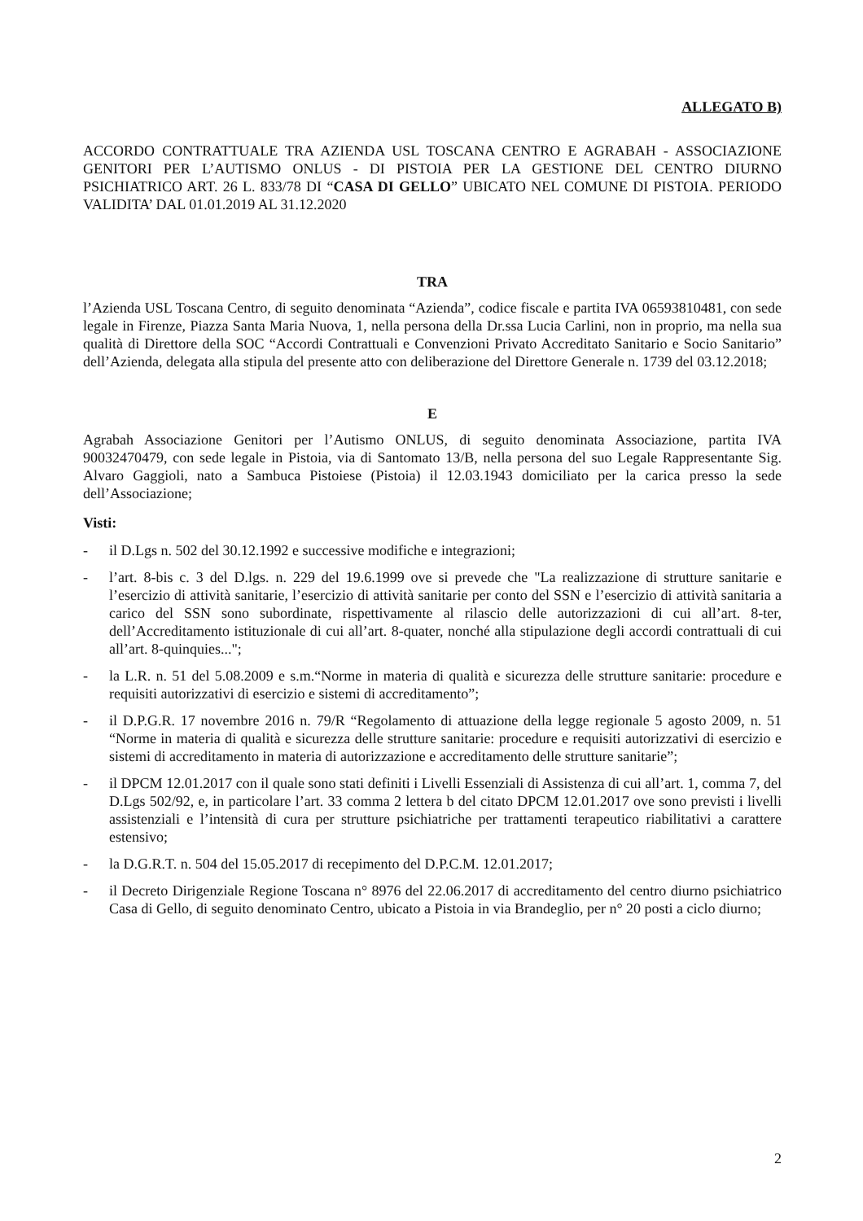ALLEGATO B)
ACCORDO CONTRATTUALE TRA AZIENDA USL TOSCANA CENTRO E AGRABAH - ASSOCIAZIONE GENITORI PER L’AUTISMO ONLUS - DI PISTOIA PER LA GESTIONE DEL CENTRO DIURNO PSICHIATRICO ART. 26 L. 833/78 DI “CASA DI GELLO” UBICATO NEL COMUNE DI PISTOIA. PERIODO VALIDITA’ DAL 01.01.2019 AL 31.12.2020
TRA
l’Azienda USL Toscana Centro, di seguito denominata “Azienda”, codice fiscale e partita IVA 06593810481, con sede legale in Firenze, Piazza Santa Maria Nuova, 1, nella persona della Dr.ssa Lucia Carlini, non in proprio, ma nella sua qualità di Direttore della SOC “Accordi Contrattuali e Convenzioni Privato Accreditato Sanitario e Socio Sanitario” dell’Azienda, delegata alla stipula del presente atto con deliberazione del Direttore Generale n. 1739 del 03.12.2018;
E
Agrabah Associazione Genitori per l’Autismo ONLUS, di seguito denominata Associazione, partita IVA 90032470479, con sede legale in Pistoia, via di Santomato 13/B, nella persona del suo Legale Rappresentante Sig. Alvaro Gaggioli, nato a Sambuca Pistoiese (Pistoia) il 12.03.1943 domiciliato per la carica presso la sede dell’Associazione;
Visti:
- il D.Lgs n. 502 del 30.12.1992 e successive modifiche e integrazioni;
- l’art. 8-bis c. 3 del D.lgs. n. 229 del 19.6.1999 ove si prevede che "La realizzazione di strutture sanitarie e l’esercizio di attività sanitarie, l’esercizio di attività sanitarie per conto del SSN e l’esercizio di attività sanitaria a carico del SSN sono subordinate, rispettivamente al rilascio delle autorizzazioni di cui all’art. 8-ter, dell’Accreditamento istituzionale di cui all’art. 8-quater, nonché alla stipulazione degli accordi contrattuali di cui all’art. 8-quinquies...";
- la L.R. n. 51 del 5.08.2009 e s.m.“Norme in materia di qualità e sicurezza delle strutture sanitarie: procedure e requisiti autorizzativi di esercizio e sistemi di accreditamento”;
- il D.P.G.R. 17 novembre 2016 n. 79/R “Regolamento di attuazione della legge regionale 5 agosto 2009, n. 51 “Norme in materia di qualità e sicurezza delle strutture sanitarie: procedure e requisiti autorizzativi di esercizio e sistemi di accreditamento in materia di autorizzazione e accreditamento delle strutture sanitarie”;
- il DPCM 12.01.2017 con il quale sono stati definiti i Livelli Essenziali di Assistenza di cui all’art. 1, comma 7, del D.Lgs 502/92, e, in particolare l’art. 33 comma 2 lettera b del citato DPCM 12.01.2017 ove sono previsti i livelli assistenziali e l’intensità di cura per strutture psichiatriche per trattamenti terapeutico riabilitativi a carattere estensivo;
- la D.G.R.T. n. 504 del 15.05.2017 di recepimento del D.P.C.M. 12.01.2017;
- il Decreto Dirigenziale Regione Toscana n° 8976 del 22.06.2017 di accreditamento del centro diurno psichiatrico Casa di Gello, di seguito denominato Centro, ubicato a Pistoia in via Brandeglio, per n° 20 posti a ciclo diurno;
2